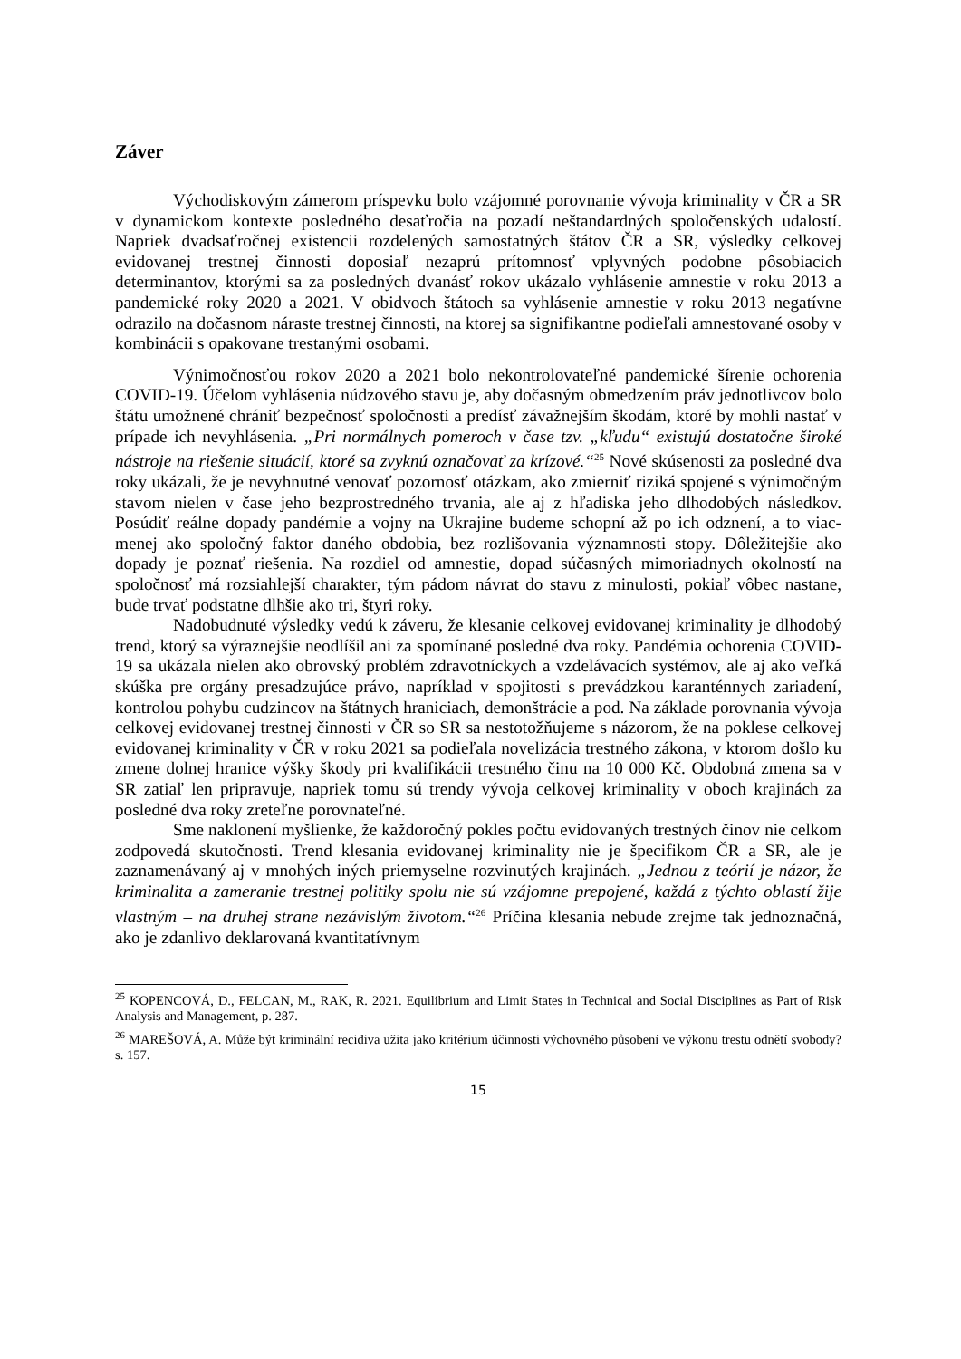Záver
Východiskovým zámerom príspevku bolo vzájomné porovnanie vývoja kriminality v ČR a SR v dynamickom kontexte posledného desaťročia na pozadí neštandardných spoločenských udalostí. Napriek dvadsaťročnej existencii rozdelených samostatných štátov ČR a SR, výsledky celkovej evidovanej trestnej činnosti doposiaľ nezaprú prítomnosť vplyvných podobne pôsobiacich determinantov, ktorými sa za posledných dvanásť rokov ukázalo vyhlásenie amnestie v roku 2013 a pandemické roky 2020 a 2021. V obidvoch štátoch sa vyhlásenie amnestie v roku 2013 negatívne odrazilo na dočasnom náraste trestnej činnosti, na ktorej sa signifikantne podieľali amnestované osoby v kombinácii s opakovane trestanými osobami.
Výnimočnosťou rokov 2020 a 2021 bolo nekontrolovateľné pandemické šírenie ochorenia COVID-19. Účelom vyhlásenia núdzového stavu je, aby dočasným obmedzením práv jednotlivcov bolo štátu umožnené chrániť bezpečnosť spoločnosti a predísť závažnejším škodám, ktoré by mohli nastať v prípade ich nevyhlásenia. „Pri normálnych pomeroch v čase tzv. „kľudu“ existujú dostatočne široké nástroje na riešenie situácií, ktoré sa zvyknú označovať za krízové.“<sup>25</sup> Nové skúsenosti za posledné dva roky ukázali, že je nevyhnutné venovať pozornosť otázkam, ako zmierniť riziká spojené s výnimočným stavom nielen v čase jeho bezprostredného trvania, ale aj z hľadiska jeho dlhodobých následkov. Posúdiť reálne dopady pandémie a vojny na Ukrajine budeme schopní až po ich odznení, a to viac-menej ako spoločný faktor daného obdobia, bez rozlišovania významnosti stopy. Dôležitejšie ako dopady je poznať riešenia. Na rozdiel od amnestie, dopad súčasných mimoriadnych okolností na spoločnosť má rozsiahlejší charakter, tým pádom návrat do stavu z minulosti, pokiaľ vôbec nastane, bude trvať podstatne dlhšie ako tri, štyri roky.
Nadobudnuté výsledky vedú k záveru, že klesanie celkovej evidovanej kriminality je dlhodobý trend, ktorý sa výraznejšie neodlíšil ani za spomínané posledné dva roky. Pandémia ochorenia COVID-19 sa ukázala nielen ako obrovský problém zdravotníckych a vzdelávacích systémov, ale aj ako veľká skúška pre orgány presadzujúce právo, napríklad v spojitosti s prevádzkou karanténnych zariadení, kontrolou pohybu cudzincov na štátnych hraniciach, demonštrácie a pod. Na základe porovnania vývoja celkovej evidovanej trestnej činnosti v ČR so SR sa nestotožňujeme s názorom, že na poklese celkovej evidovanej kriminality v ČR v roku 2021 sa podieľala novelizácia trestného zákona, v ktorom došlo ku zmene dolnej hranice výšky škody pri kvalifikácii trestného činu na 10 000 Kč. Obdobná zmena sa v SR zatiaľ len pripravuje, napriek tomu sú trendy vývoja celkovej kriminality v oboch krajinách za posledné dva roky zreteľne porovnateľné.
Sme naklonení myšlienke, že každoročný pokles počtu evidovaných trestných činov nie celkom zodpovedá skutočnosti. Trend klesania evidovanej kriminality nie je špecifikom ČR a SR, ale je zaznamenávaný aj v mnohých iných priemyselne rozvinutých krajinách. „Jednou z teórií je názor, že kriminalita a zameranie trestnej politiky spolu nie sú vzájomne prepojené, každá z týchto oblastí žije vlastným – na druhej strane nezávislým životom.“<sup>26</sup> Príčina klesania nebude zrejme tak jednoznačná, ako je zdanlivo deklarovaná kvantitatívnym
<sup>25</sup> KOPENCOVÁ, D., FELCAN, M., RAK, R. 2021. Equilibrium and Limit States in Technical and Social Disciplines as Part of Risk Analysis and Management, p. 287.
<sup>26</sup> MAREŠOVÁ, A. Může být kriminální recidiva užita jako kritérium účinnosti výchovného působení ve výkonu trestu odnětí svobody? s. 157.
15